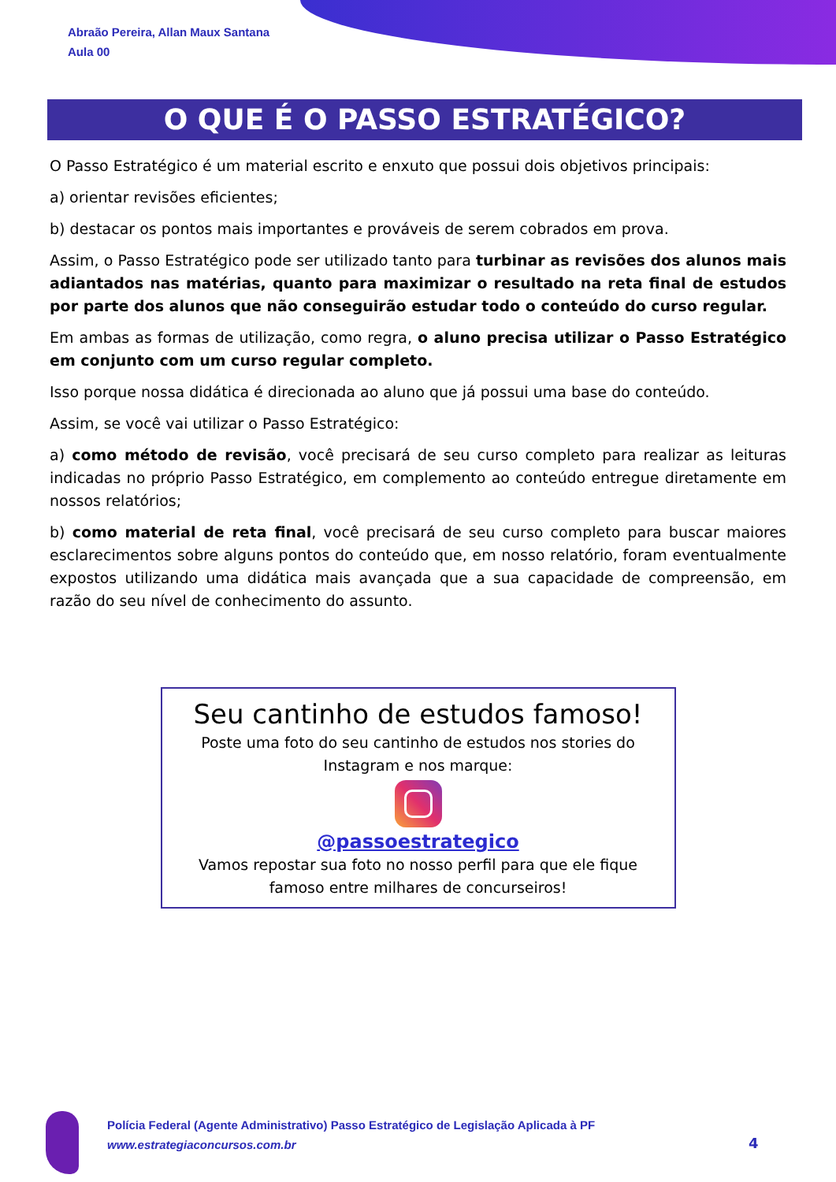Abraão Pereira, Allan Maux Santana
Aula 00
O QUE É O PASSO ESTRATÉGICO?
O Passo Estratégico é um material escrito e enxuto que possui dois objetivos principais:
a) orientar revisões eficientes;
b) destacar os pontos mais importantes e prováveis de serem cobrados em prova.
Assim, o Passo Estratégico pode ser utilizado tanto para turbinar as revisões dos alunos mais adiantados nas matérias, quanto para maximizar o resultado na reta final de estudos por parte dos alunos que não conseguirão estudar todo o conteúdo do curso regular.
Em ambas as formas de utilização, como regra, o aluno precisa utilizar o Passo Estratégico em conjunto com um curso regular completo.
Isso porque nossa didática é direcionada ao aluno que já possui uma base do conteúdo.
Assim, se você vai utilizar o Passo Estratégico:
a) como método de revisão, você precisará de seu curso completo para realizar as leituras indicadas no próprio Passo Estratégico, em complemento ao conteúdo entregue diretamente em nossos relatórios;
b) como material de reta final, você precisará de seu curso completo para buscar maiores esclarecimentos sobre alguns pontos do conteúdo que, em nosso relatório, foram eventualmente expostos utilizando uma didática mais avançada que a sua capacidade de compreensão, em razão do seu nível de conhecimento do assunto.
Seu cantinho de estudos famoso!
Poste uma foto do seu cantinho de estudos nos stories do
Instagram e nos marque:
@passoestrategico
Vamos repostar sua foto no nosso perfil para que ele fique
famoso entre milhares de concurseiros!
Polícia Federal (Agente Administrativo) Passo Estratégico de Legislação Aplicada à PF
www.estrategiaconcursos.com.br
4